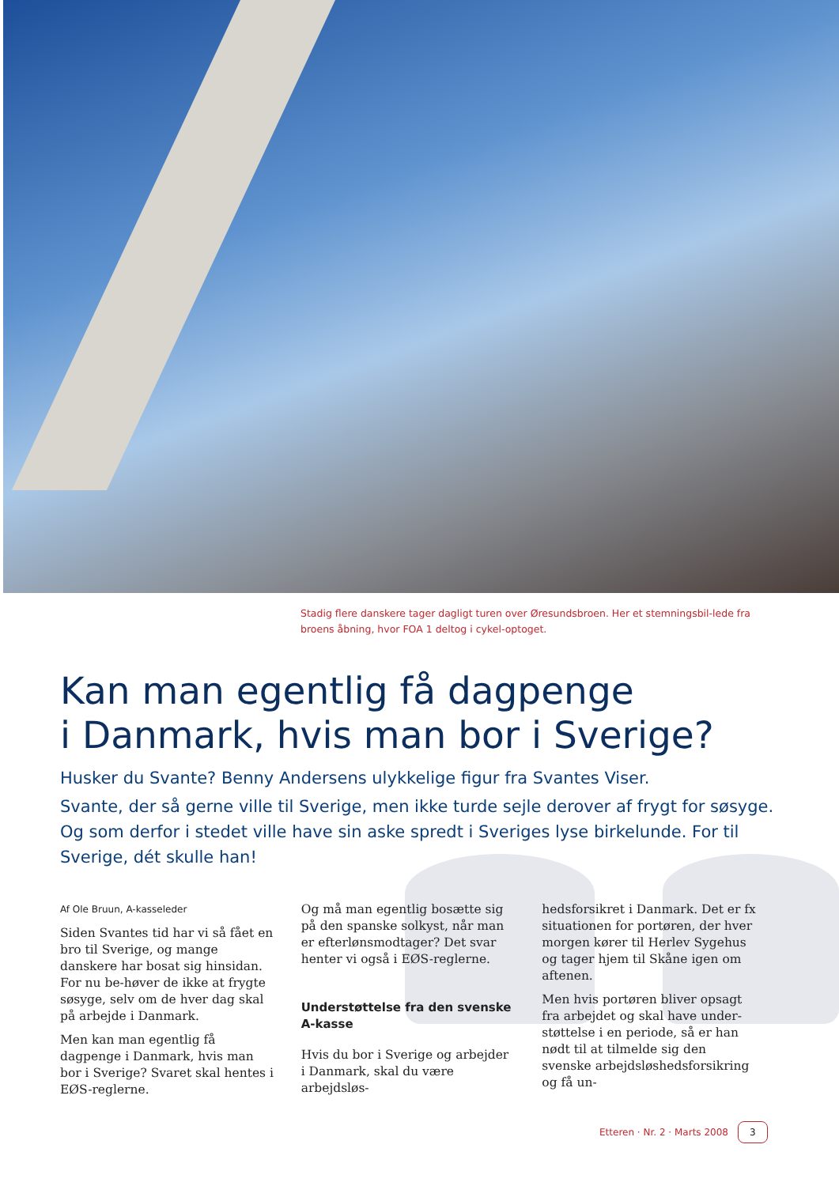Stadig flere danskere tager dagligt turen over Øresundsbroen. Her et stemningsbil-lede fra broens åbning, hvor FOA 1 deltog i cykel-optoget.
Kan man egentlig få dagpenge
i Danmark, hvis man bor i Sverige?
Husker du Svante? Benny Andersens ulykkelige figur fra Svantes Viser.
Svante, der så gerne ville til Sverige, men ikke turde sejle derover af frygt for søsyge. Og som derfor i stedet ville have sin aske spredt i Sveriges lyse birkelunde. For til Sverige, dét skulle han!
Af Ole Bruun, A-kasseleder
Siden Svantes tid har vi så fået en bro til Sverige, og mange danskere har bosat sig hinsidan. For nu be-høver de ikke at frygte søsyge, selv om de hver dag skal på arbejde i Danmark.
Men kan man egentlig få dagpenge i Danmark, hvis man bor i Sverige? Svaret skal hentes i EØS-reglerne.
Og må man egentlig bosætte sig på den spanske solkyst, når man er efterlønsmodtager? Det svar henter vi også i EØS-reglerne.
Understøttelse fra den svenske A-kasse
Hvis du bor i Sverige og arbejder i Danmark, skal du være arbejdsløs-
hedsforsikret i Danmark. Det er fx situationen for portøren, der hver morgen kører til Herlev Sygehus og tager hjem til Skåne igen om aftenen.
Men hvis portøren bliver opsagt fra arbejdet og skal have under-støttelse i en periode, så er han nødt til at tilmelde sig den svenske arbejdsløshedsforsikring og få un-
Etteren · Nr. 2 · Marts 2008 3